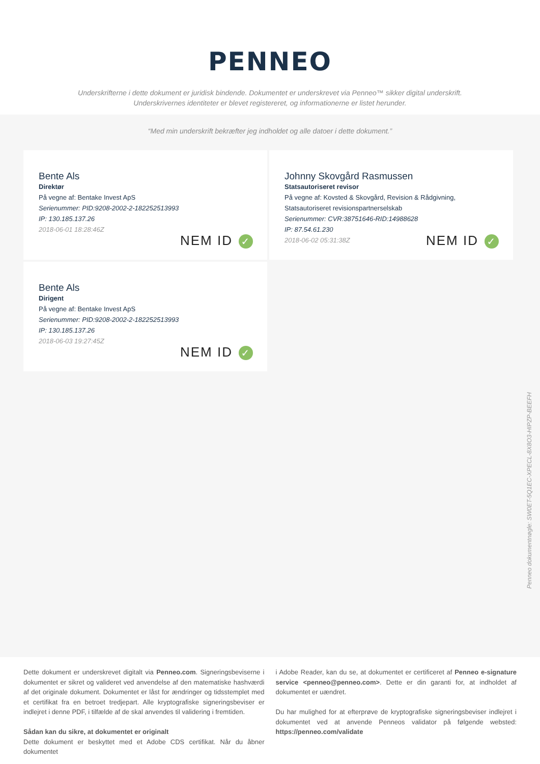PENNEO
Underskrifterne i dette dokument er juridisk bindende. Dokumentet er underskrevet via Penneo™ sikker digital underskrift.
Underskrivernes identiteter er blevet registereret, og informationerne er listet herunder.
“Med min underskrift bekræfter jeg indholdet og alle datoer i dette dokument.”
Bente Als
Direktør
På vegne af: Bentake Invest ApS
Serienummer: PID:9208-2002-2-182252513993
IP: 130.185.137.26
2018-06-01 18:28:46Z
NEM ID ✓
Johnny Skovgård Rasmussen
Statsautoriseret revisor
På vegne af: Kovsted & Skovgård, Revision & Rådgivning, Statsautoriseret revisionspartnerselskab
Serienummer: CVR:38751646-RID:14988628
IP: 87.54.61.230
2018-06-02 05:31:38Z
NEM ID ✓
Bente Als
Dirigent
På vegne af: Bentake Invest ApS
Serienummer: PID:9208-2002-2-182252513993
IP: 130.185.137.26
2018-06-03 19:27:45Z
NEM ID ✓
Penneo dokumentnøgle: SW0ET-5Q1EC-XPECL-8X8O3-HIPZP-BEEFH
Dette dokument er underskrevet digitalt via Penneo.com. Signeringsbeviserne i dokumentet er sikret og valideret ved anvendelse af den matematiske hashværdi af det originale dokument. Dokumentet er låst for ændringer og tidsstemplet med et certifikat fra en betroet tredjepart. Alle kryptografiske signeringsbeviser er indlejret i denne PDF, i tilfælde af de skal anvendes til validering i fremtiden.
Sådan kan du sikre, at dokumentet er originalt
Dette dokument er beskyttet med et Adobe CDS certifikat. Når du åbner dokumentet
i Adobe Reader, kan du se, at dokumentet er certificeret af Penneo e-signature service <penneo@penneo.com>. Dette er din garanti for, at indholdet af dokumentet er uændret.
Du har mulighed for at efterprøve de kryptografiske signeringsbeviser indlejret i dokumentet ved at anvende Penneos validator på følgende websted: https://penneo.com/validate